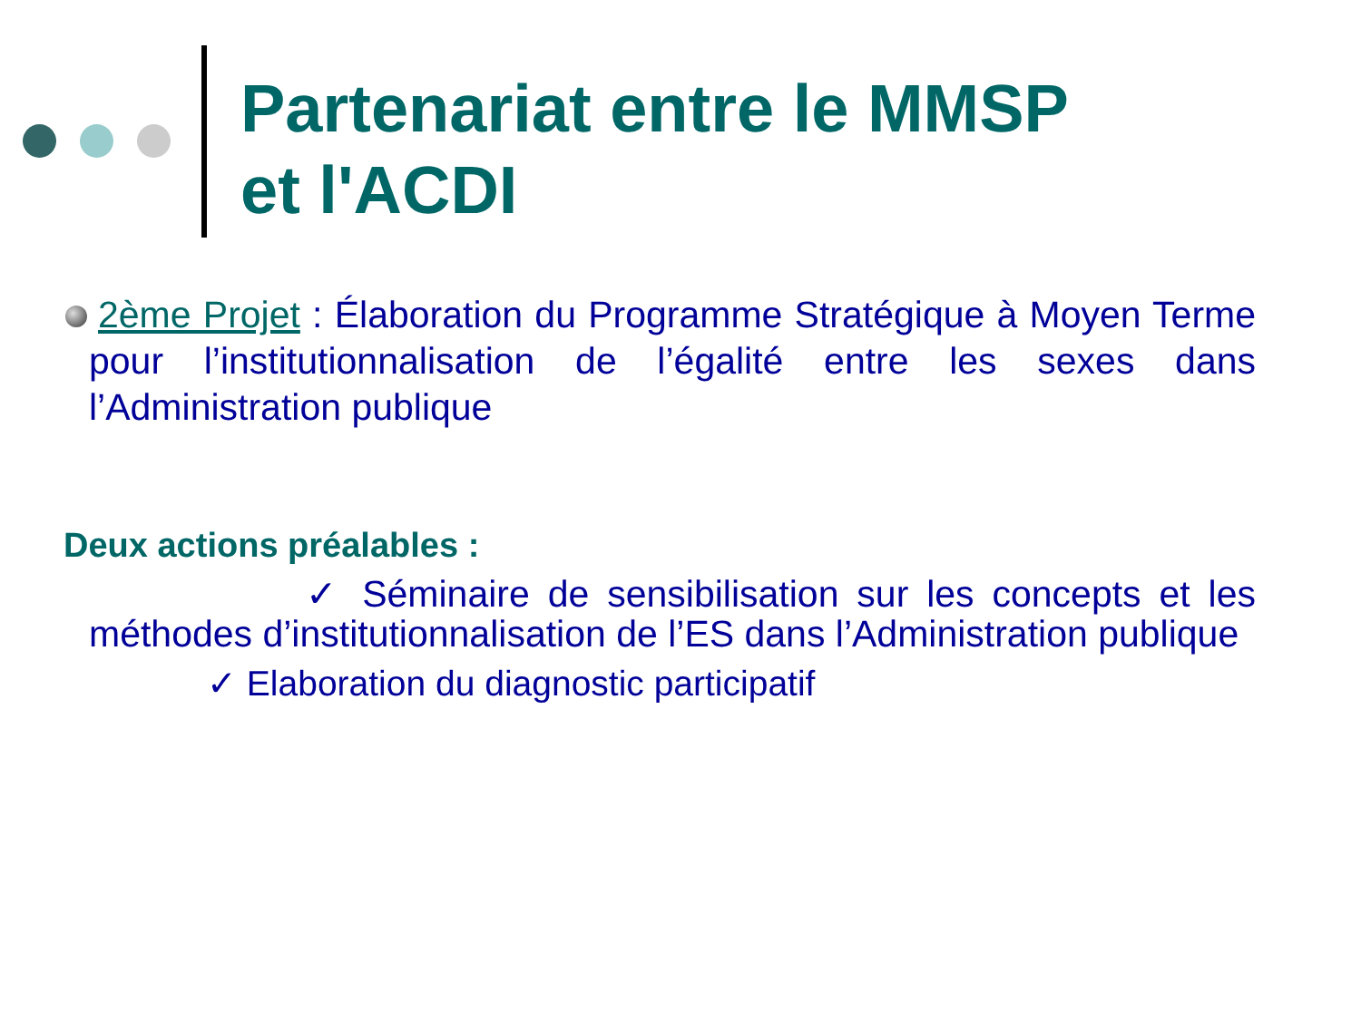Partenariat entre le MMSP
et l'ACDI
2ème Projet : Élaboration du Programme Stratégique à Moyen Terme pour l’institutionnalisation de l’égalité entre les sexes dans l’Administration publique
Deux actions préalables :
✓ Séminaire de sensibilisation sur les concepts et les méthodes d’institutionnalisation de l’ES dans l’Administration publique
✓ Elaboration du diagnostic participatif